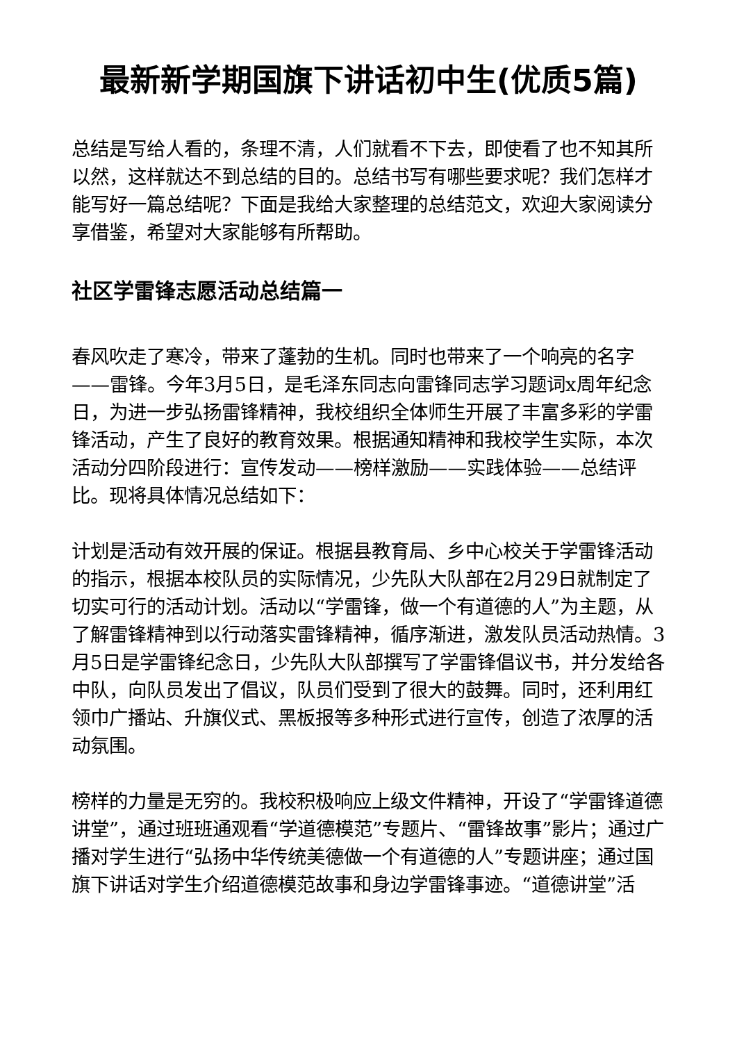最新新学期国旗下讲话初中生(优质5篇)
总结是写给人看的，条理不清，人们就看不下去，即使看了也不知其所以然，这样就达不到总结的目的。总结书写有哪些要求呢？我们怎样才能写好一篇总结呢？下面是我给大家整理的总结范文，欢迎大家阅读分享借鉴，希望对大家能够有所帮助。
社区学雷锋志愿活动总结篇一
春风吹走了寒冷，带来了蓬勃的生机。同时也带来了一个响亮的名字——雷锋。今年3月5日，是毛泽东同志向雷锋同志学习题词x周年纪念日，为进一步弘扬雷锋精神，我校组织全体师生开展了丰富多彩的学雷锋活动，产生了良好的教育效果。根据通知精神和我校学生实际，本次活动分四阶段进行：宣传发动——榜样激励——实践体验——总结评比。现将具体情况总结如下：
计划是活动有效开展的保证。根据县教育局、乡中心校关于学雷锋活动的指示，根据本校队员的实际情况，少先队大队部在2月29日就制定了切实可行的活动计划。活动以“学雷锋，做一个有道德的人”为主题，从了解雷锋精神到以行动落实雷锋精神，循序渐进，激发队员活动热情。3月5日是学雷锋纪念日，少先队大队部撰写了学雷锋倡议书，并分发给各中队，向队员发出了倡议，队员们受到了很大的鼓舞。同时，还利用红领巾广播站、升旗仪式、黑板报等多种形式进行宣传，创造了浓厚的活动氛围。
榜样的力量是无穷的。我校积极响应上级文件精神，开设了“学雷锋道德讲堂”，通过班班通观看“学道德模范”专题片、“雷锋故事”影片；通过广播对学生进行“弘扬中华传统美德做一个有道德的人”专题讲座；通过国旗下讲话对学生介绍道德模范故事和身边学雷锋事迹。“道德讲堂”活